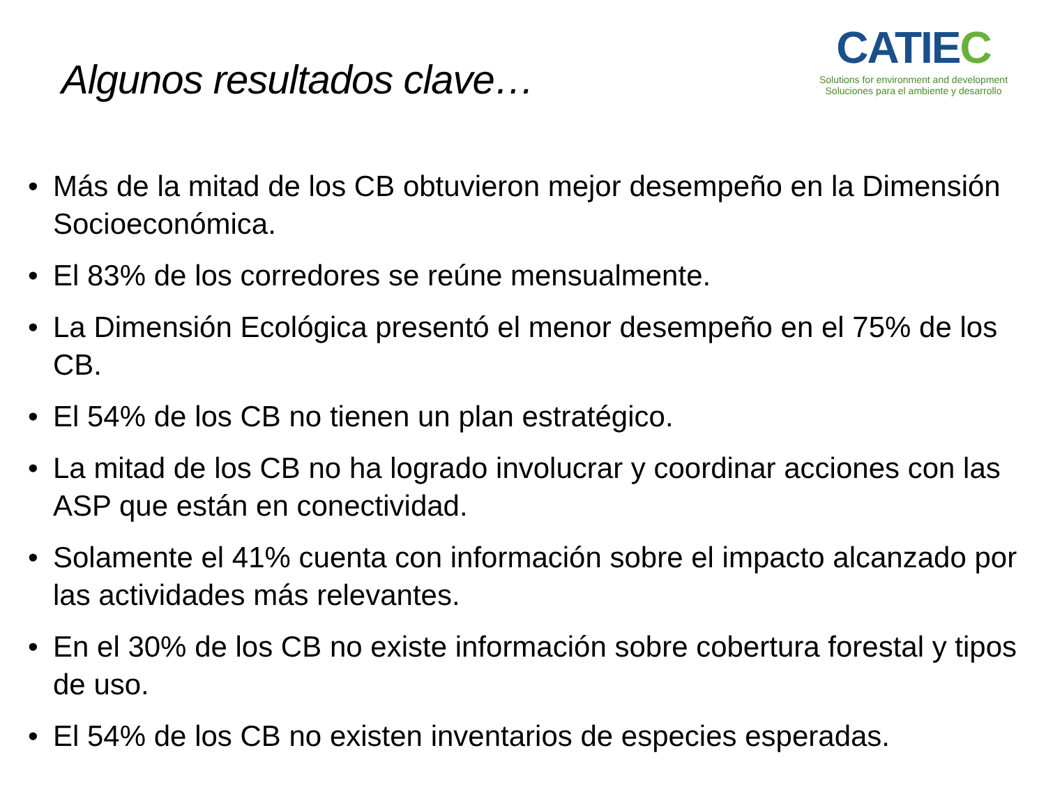Algunos resultados clave…
CATIEC
Solutions for environment and development
Soluciones para el ambiente y desarrollo
• Más de la mitad de los CB obtuvieron mejor desempeño en la Dimensión Socioeconómica.
• El 83% de los corredores se reúne mensualmente.
• La Dimensión Ecológica presentó el menor desempeño en el 75% de los CB.
• El 54% de los CB no tienen un plan estratégico.
• La mitad de los CB no ha logrado involucrar y coordinar acciones con las ASP que están en conectividad.
• Solamente el 41% cuenta con información sobre el impacto alcanzado por las actividades más relevantes.
• En el 30% de los CB no existe información sobre cobertura forestal y tipos de uso.
• El 54% de los CB no existen inventarios de especies esperadas.